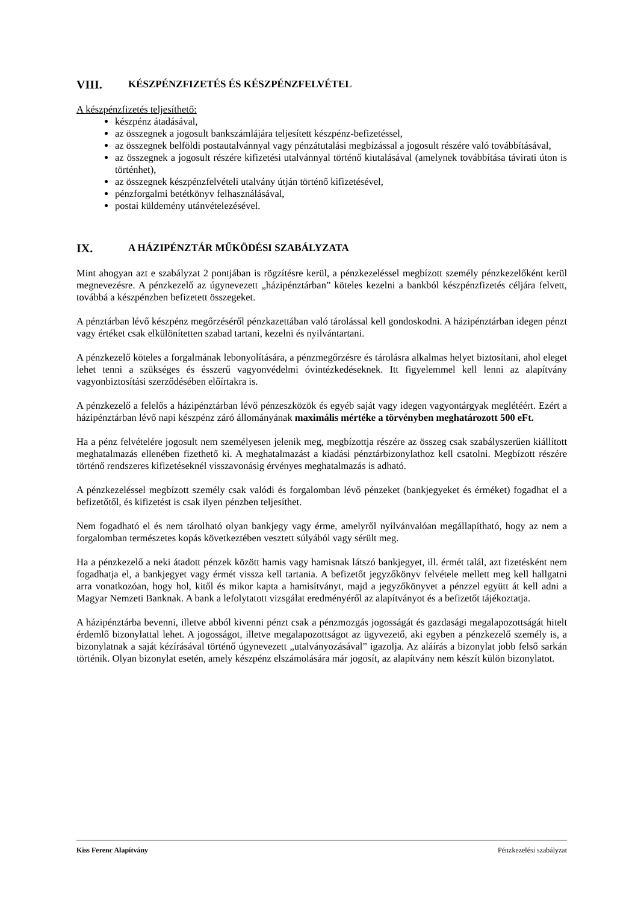VIII. KÉSZPÉNZFIZETÉS ÉS KÉSZPÉNZFELVÉTEL
A készpénzfizetés teljesíthető:
készpénz átadásával,
az összegnek a jogosult bankszámlájára teljesített készpénz-befizetéssel,
az összegnek belföldi postautalvánnyal vagy pénzátutalási megbízással a jogosult részére való továbbításával,
az összegnek a jogosult részére kifizetési utalvánnyal történő kiutalásával (amelynek továbbítása távirati úton is történhet),
az összegnek készpénzfelvételi utalvány útján történő kifizetésével,
pénzforgalmi betétkönyv felhasználásával,
postai küldemény utánvételezésével.
IX. A HÁZIPÉNZTÁR MŰKÖDÉSI SZABÁLYZATA
Mint ahogyan azt e szabályzat 2 pontjában is rögzítésre kerül, a pénzkezeléssel megbízott személy pénzkezelőként kerül megnevezésre. A pénzkezelő az úgynevezett „házipénztárban” köteles kezelni a bankból készpénzfizetés céljára felvett, továbbá a készpénzben befizetett összegeket.
A pénztárban lévő készpénz megőrzéséről pénzkazettában való tárolással kell gondoskodni. A házipénztárban idegen pénzt vagy értéket csak elkülönítetten szabad tartani, kezelni és nyilvántartani.
A pénzkezelő köteles a forgalmának lebonyolítására, a pénzmegőrzésre és tárolásra alkalmas helyet biztosítani, ahol eleget lehet tenni a szükséges és ésszerű vagyonvédelmi óvintézkedéseknek. Itt figyelemmel kell lenni az alapítvány vagyonbiztosítási szerződésében előírtakra is.
A pénzkezelő a felelős a házipénztárban lévő pénzeszközök és egyéb saját vagy idegen vagyontárgyak meglétéért. Ezért a házipénztárban lévő napi készpénz záró állományának maximális mértéke a törvényben meghatározott 500 eFt.
Ha a pénz felvételére jogosult nem személyesen jelenik meg, megbízottja részére az összeg csak szabályszerűen kiállított meghatalmazás ellenében fizethető ki. A meghatalmazást a kiadási pénztárbizonylathoz kell csatolni. Megbízott részére történő rendszeres kifizetéseknél visszavonásig érvényes meghatalmazás is adható.
A pénzkezeléssel megbízott személy csak valódi és forgalomban lévő pénzeket (bankjegyeket és érméket) fogadhat el a befizetőtől, és kifizetést is csak ilyen pénzben teljesíthet.
Nem fogadható el és nem tárolható olyan bankjegy vagy érme, amelyről nyilvánvalóan megállapítható, hogy az nem a forgalomban természetes kopás következtében vesztett súlyából vagy sérült meg.
Ha a pénzkezelő a neki átadott pénzek között hamis vagy hamisnak látszó bankjegyet, ill. érmét talál, azt fizetésként nem fogadhatja el, a bankjegyet vagy érmét vissza kell tartania. A befizetőt jegyzőkönyv felvétele mellett meg kell hallgatni arra vonatkozóan, hogy hol, kitől és mikor kapta a hamisítványt, majd a jegyzőkönyvet a pénzzel együtt át kell adni a Magyar Nemzeti Banknak. A bank a lefolytatott vizsgálat eredményéről az alapítványot és a befizetőt tájékoztatja.
A házipénztárba bevenni, illetve abból kivenni pénzt csak a pénzmozgás jogosságát és gazdasági megalapozottságát hitelt érdemlő bizonylattal lehet. A jogosságot, illetve megalapozottságot az ügyvezető, aki egyben a pénzkezelő személy is, a bizonylatnak a saját kézírásával történő úgynevezett „utalványozásával” igazolja. Az aláírás a bizonylat jobb felső sarkán történik. Olyan bizonylat esetén, amely készpénz elszámolására már jogosít, az alapítvány nem készít külön bizonylatot.
Kiss Ferenc Alapítvány Pénzkezelési szabályzat